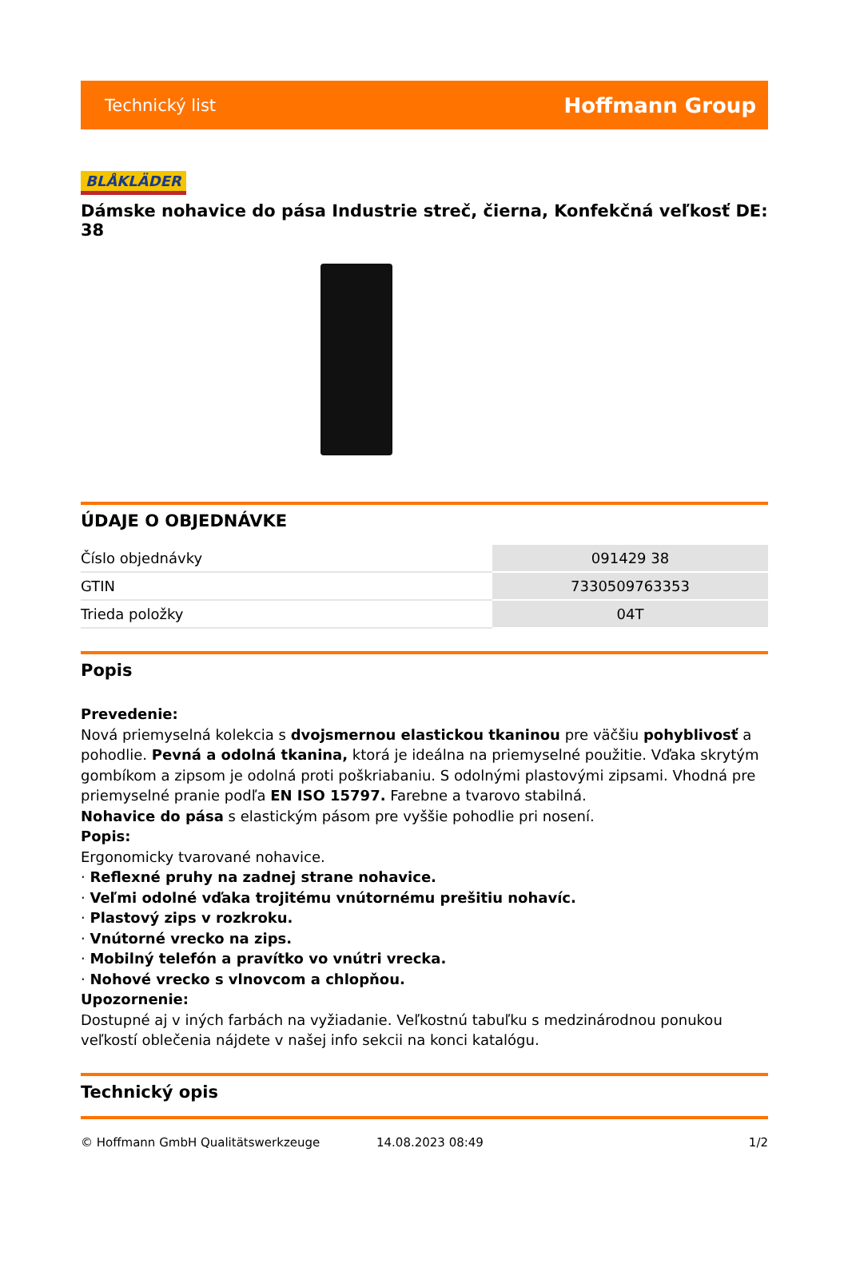Technický list Hoffmann Group
BLÅKLÄDER
Dámske nohavice do pása Industrie streč, čierna, Konfekčná veľkosť DE: 38
ÚDAJE O OBJEDNÁVKE
| Číslo objednávky | 091429 38 |
| GTIN | 7330509763353 |
| Trieda položky | 04T |
Popis
Prevedenie:
Nová priemyselná kolekcia s dvojsmernou elastickou tkaninou pre väčšiu pohyblivosť a pohodlie. Pevná a odolná tkanina, ktorá je ideálna na priemyselné použitie. Vďaka skrytým gombíkom a zipsom je odolná proti poškriabaniu. S odolnými plastovými zipsami. Vhodná pre priemyselné pranie podľa EN ISO 15797. Farebne a tvarovo stabilná.
Nohavice do pása s elastickým pásom pre vyššie pohodlie pri nosení.
Popis:
Ergonomicky tvarované nohavice.
· Reflexné pruhy na zadnej strane nohavice.
· Veľmi odolné vďaka trojitému vnútornému prešitiu nohavíc.
· Plastový zips v rozkroku.
· Vnútorné vrecko na zips.
· Mobilný telefón a pravítko vo vnútri vrecka.
· Nohové vrecko s vlnovcom a chlopňou.
Upozornenie:
Dostupné aj v iných farbách na vyžiadanie. Veľkostnú tabuľku s medzinárodnou ponukou veľkostí oblečenia nájdete v našej info sekcii na konci katalógu.
Technický opis
© Hoffmann GmbH Qualitätswerkzeuge 14.08.2023 08:49 1/2